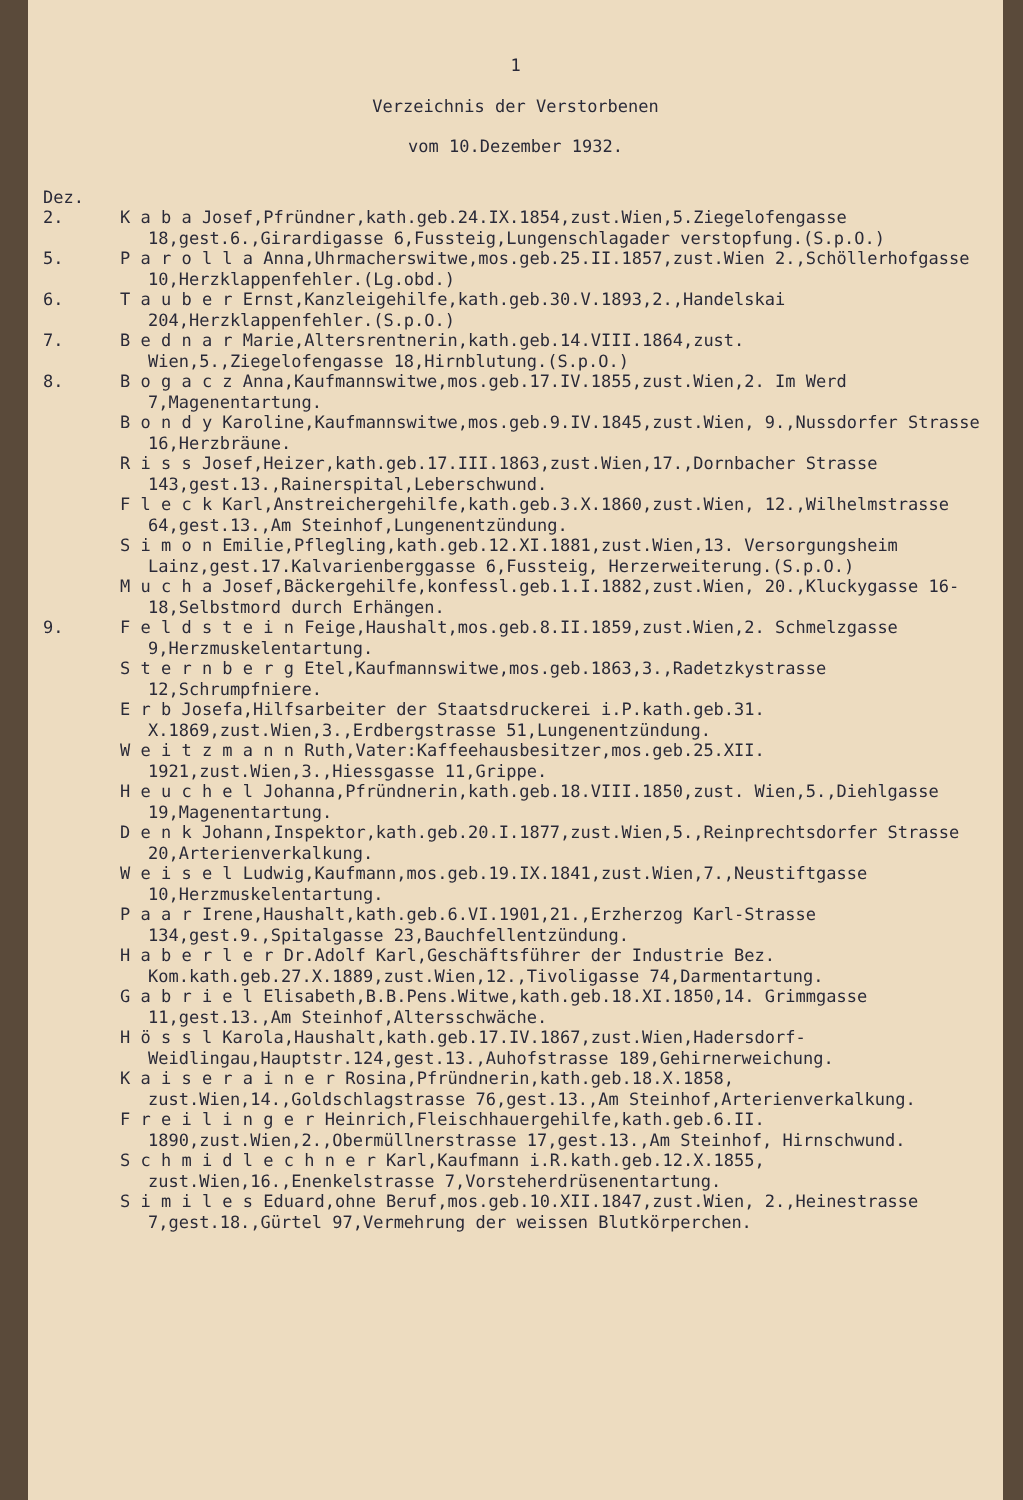1
Verzeichnis der Verstorbenen
vom 10.Dezember 1932.
Dez.
2. K a b a Josef,Pfründner,kath.geb.24.IX.1854,zust.Wien,5.Ziegelofengasse 18,gest.6.,Girardigasse 6,Fussteig,Lungenschlagader verstopfung.(S.p.O.)
5. P a r o l l a Anna,Uhrmacherswitwe,mos.geb.25.II.1857,zust.Wien 2.,Schöllerhofgasse 10,Herzklappenfehler.(Lg.obd.)
6. T a u b e r Ernst,Kanzleigehilfe,kath.geb.30.V.1893,2.,Handelskai 204,Herzklappenfehler.(S.p.O.)
7. B e d n a r Marie,Altersrentnerin,kath.geb.14.VIII.1864,zust. Wien,5.,Ziegelofengasse 18,Hirnblutung.(S.p.O.)
8. B o g a c z Anna,Kaufmannswitwe,mos.geb.17.IV.1855,zust.Wien,2. Im Werd 7,Magenentartung.
B o n d y Karoline,Kaufmannswitwe,mos.geb.9.IV.1845,zust.Wien, 9.,Nussdorfer Strasse 16,Herzbräune.
R i s s Josef,Heizer,kath.geb.17.III.1863,zust.Wien,17.,Dornbacher Strasse 143,gest.13.,Rainerspital,Leberschwund.
F l e c k Karl,Anstreichergehilfe,kath.geb.3.X.1860,zust.Wien, 12.,Wilhelmstrasse 64,gest.13.,Am Steinhof,Lungenentzündung.
S i m o n Emilie,Pflegling,kath.geb.12.XI.1881,zust.Wien,13. Versorgungsheim Lainz,gest.17.Kalvarienberggasse 6,Fussteig, Herzerweiterung.(S.p.O.)
M u c h a Josef,Bäckergehilfe,konfessl.geb.1.I.1882,zust.Wien, 20.,Kluckygasse 16-18,Selbstmord durch Erhängen.
9. F e l d s t e i n Feige,Haushalt,mos.geb.8.II.1859,zust.Wien,2. Schmelzgasse 9,Herzmuskelentartung.
S t e r n b e r g Etel,Kaufmannswitwe,mos.geb.1863,3.,Radetzkystrasse 12,Schrumpfniere.
E r b Josefa,Hilfsarbeiter der Staatsdruckerei i.P.kath.geb.31. X.1869,zust.Wien,3.,Erdbergstrasse 51,Lungenentzündung.
W e i t z m a n n Ruth,Vater:Kaffeehausbesitzer,mos.geb.25.XII. 1921,zust.Wien,3.,Hiessgasse 11,Grippe.
H e u c h e l Johanna,Pfründnerin,kath.geb.18.VIII.1850,zust. Wien,5.,Diehlgasse 19,Magenentartung.
D e n k Johann,Inspektor,kath.geb.20.I.1877,zust.Wien,5.,Reinprechtsdorfer Strasse 20,Arterienverkalkung.
W e i s e l Ludwig,Kaufmann,mos.geb.19.IX.1841,zust.Wien,7.,Neustiftgasse 10,Herzmuskelentartung.
P a a r Irene,Haushalt,kath.geb.6.VI.1901,21.,Erzherzog Karl-Strasse 134,gest.9.,Spitalgasse 23,Bauchfellentzündung.
H a b e r l e r Dr.Adolf Karl,Geschäftsführer der Industrie Bez. Kom.kath.geb.27.X.1889,zust.Wien,12.,Tivoligasse 74,Darmentartung.
G a b r i e l Elisabeth,B.B.Pens.Witwe,kath.geb.18.XI.1850,14. Grimmgasse 11,gest.13.,Am Steinhof,Altersschwäche.
H ö s s l Karola,Haushalt,kath.geb.17.IV.1867,zust.Wien,Hadersdorf-Weidlingau,Hauptstr.124,gest.13.,Auhofstrasse 189,Gehirnerweichung.
K a i s e r a i n e r Rosina,Pfründnerin,kath.geb.18.X.1858, zust.Wien,14.,Goldschlagstrasse 76,gest.13.,Am Steinhof,Arterienverkalkung.
F r e i l i n g e r Heinrich,Fleischhauergehilfe,kath.geb.6.II. 1890,zust.Wien,2.,Obermüllnerstrasse 17,gest.13.,Am Steinhof, Hirnschwund.
S c h m i d l e c h n e r Karl,Kaufmann i.R.kath.geb.12.X.1855, zust.Wien,16.,Enenkelstrasse 7,Vorsteherdrüsenentartung.
S i m i l e s Eduard,ohne Beruf,mos.geb.10.XII.1847,zust.Wien, 2.,Heinestrasse 7,gest.18.,Gürtel 97,Vermehrung der weissen Blutkörperchen.